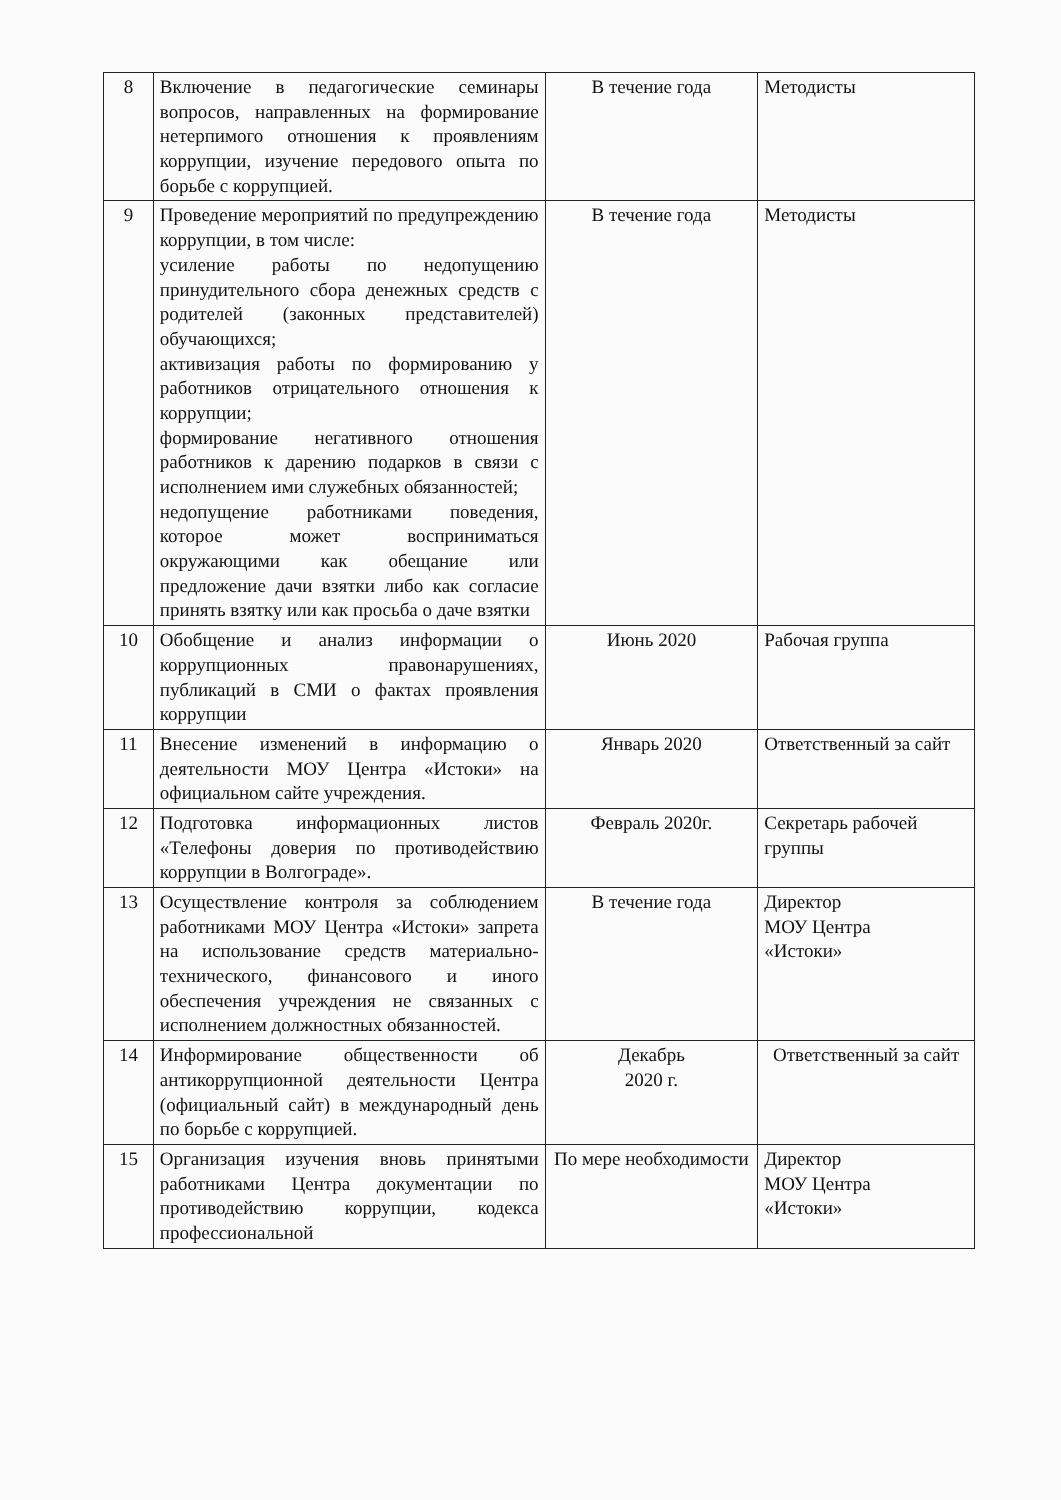| 8 | Включение в педагогические семинары вопросов, направленных на формирование нетерпимого отношения к проявлениям коррупции, изучение передового опыта по борьбе с коррупцией. | В течение года | Методисты |
| 9 | Проведение мероприятий по предупреждению коррупции, в том числе: усиление работы по недопущению принудительного сбора денежных средств с родителей (законных представителей) обучающихся; активизация работы по формированию у работников отрицательного отношения к коррупции; формирование негативного отношения работников к дарению подарков в связи с исполнением ими служебных обязанностей; недопущение работниками поведения, которое может восприниматься окружающими как обещание или предложение дачи взятки либо как согласие принять взятку или как просьба о даче взятки | В течение года | Методисты |
| 10 | Обобщение и анализ информации о коррупционных правонарушениях, публикаций в СМИ о фактах проявления коррупции | Июнь 2020 | Рабочая группа |
| 11 | Внесение изменений в информацию о деятельности МОУ Центра «Истоки» на официальном сайте учреждения. | Январь 2020 | Ответственный за сайт |
| 12 | Подготовка информационных листов «Телефоны доверия по противодействию коррупции в Волгограде». | Февраль 2020г. | Секретарь рабочей группы |
| 13 | Осуществление контроля за соблюдением работниками МОУ Центра «Истоки» запрета на использование средств материально-технического, финансового и иного обеспечения учреждения не связанных с исполнением должностных обязанностей. | В течение года | Директор МОУ Центра «Истоки» |
| 14 | Информирование общественности об антикоррупционной деятельности Центра (официальный сайт) в международный день по борьбе с коррупцией. | Декабрь 2020 г. | Ответственный за сайт |
| 15 | Организация изучения вновь принятыми работниками Центра документации по противодействию коррупции, кодекса профессиональной | По мере необходимости | Директор МОУ Центра «Истоки» |